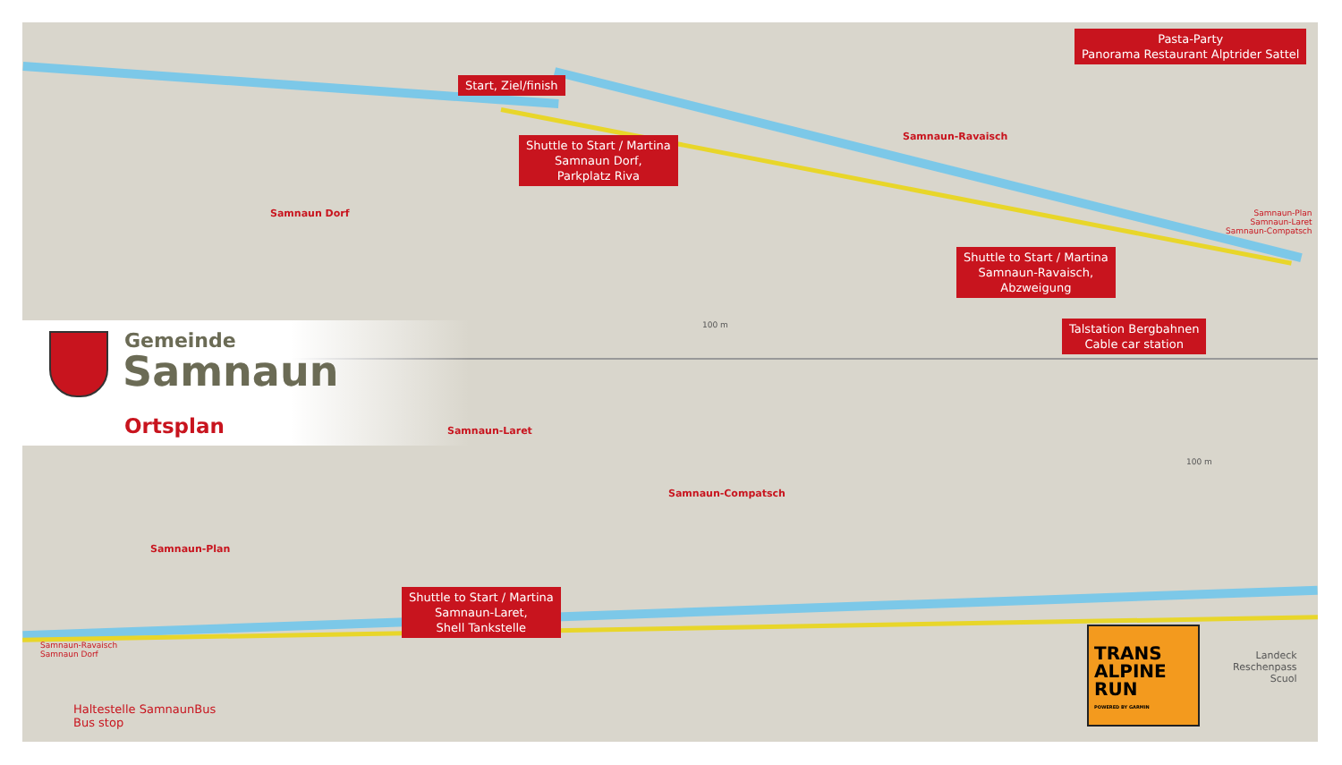Pasta-Party
Panorama Restaurant Alptrider Sattel
Start, Ziel/finish
Shuttle to Start / Martina
Samnaun Dorf,
Parkplatz Riva
Samnaun-Ravaisch
Samnaun Dorf
Samnaun-Plan
Samnaun-Laret
Samnaun-Compatsch
Shuttle to Start / Martina
Samnaun-Ravaisch,
Abzweigung
100 m
Talstation Bergbahnen
Cable car station
Gemeinde
Samnaun
Ortsplan
Samnaun-Laret
Samnaun-Compatsch
100 m
Samnaun-Plan
Shuttle to Start / Martina
Samnaun-Laret,
Shell Tankstelle
Samnaun-Ravaisch
Samnaun Dorf
Landeck
Reschenpass
Scuol
Haltestelle SamnaunBus
Bus stop
TRANS
ALPINE
RUN
POWERED BY GARMIN